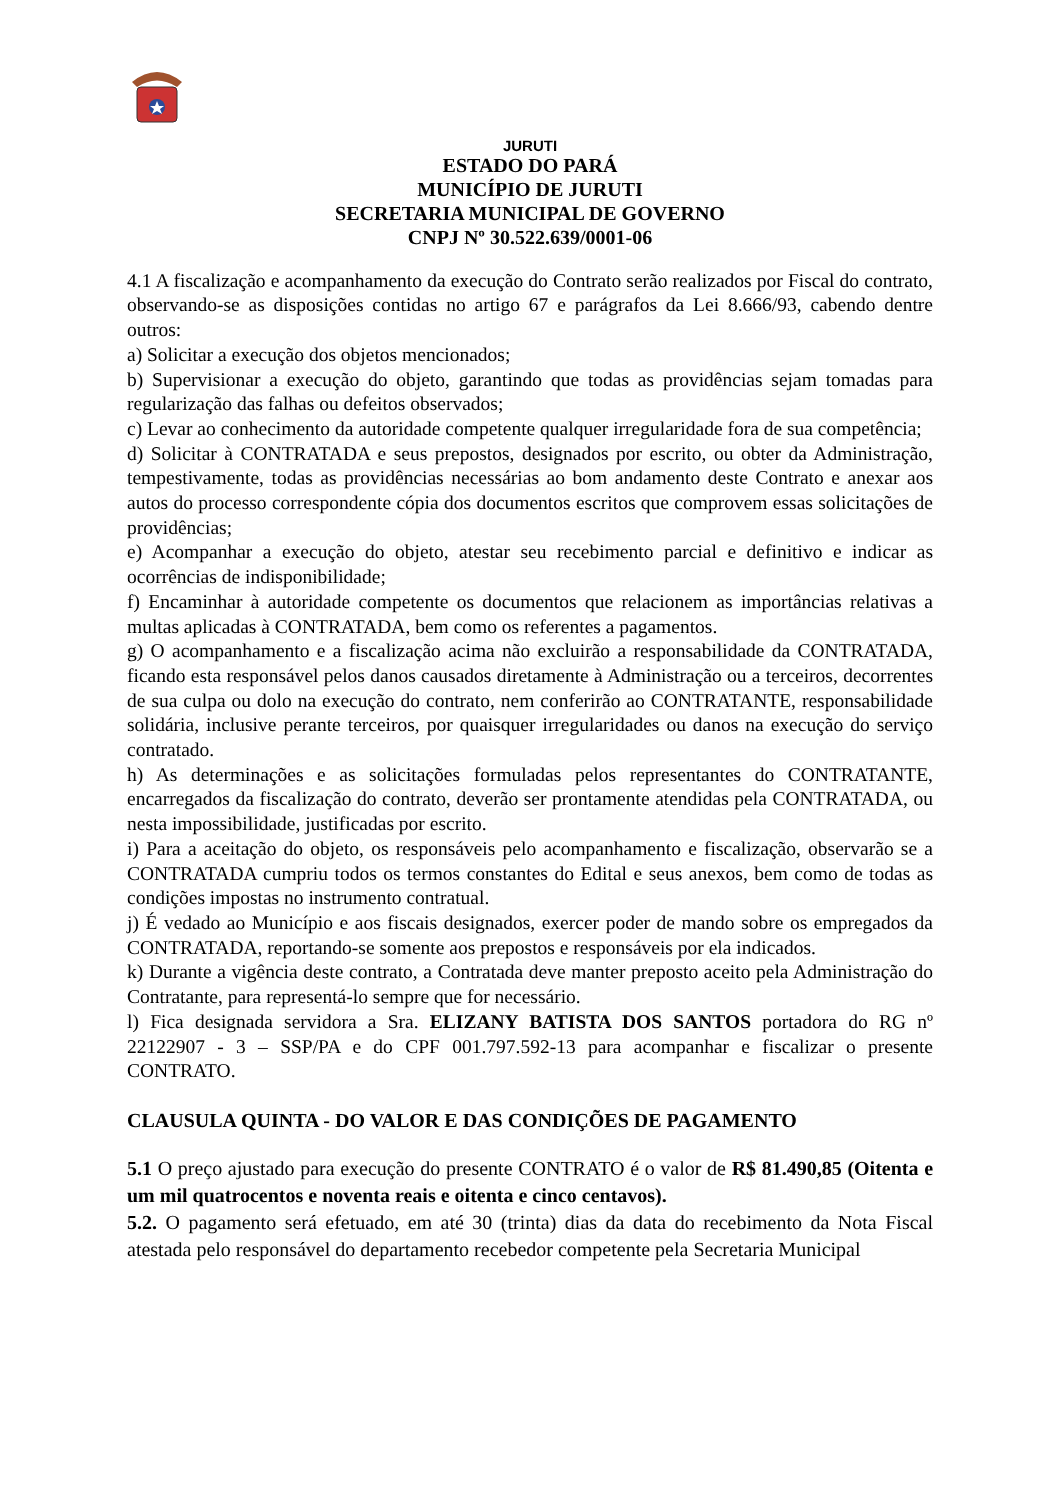JURUTI
ESTADO DO PARÁ
MUNICÍPIO DE JURUTI
SECRETARIA MUNICIPAL DE GOVERNO
CNPJ Nº 30.522.639/0001-06
4.1 A fiscalização e acompanhamento da execução do Contrato serão realizados por Fiscal do contrato, observando-se as disposições contidas no artigo 67 e parágrafos da Lei 8.666/93, cabendo dentre outros:
a) Solicitar a execução dos objetos mencionados;
b) Supervisionar a execução do objeto, garantindo que todas as providências sejam tomadas para regularização das falhas ou defeitos observados;
c) Levar ao conhecimento da autoridade competente qualquer irregularidade fora de sua competência;
d) Solicitar à CONTRATADA e seus prepostos, designados por escrito, ou obter da Administração, tempestivamente, todas as providências necessárias ao bom andamento deste Contrato e anexar aos autos do processo correspondente cópia dos documentos escritos que comprovem essas solicitações de providências;
e) Acompanhar a execução do objeto, atestar seu recebimento parcial e definitivo e indicar as ocorrências de indisponibilidade;
f) Encaminhar à autoridade competente os documentos que relacionem as importâncias relativas a multas aplicadas à CONTRATADA, bem como os referentes a pagamentos.
g) O acompanhamento e a fiscalização acima não excluirão a responsabilidade da CONTRATADA, ficando esta responsável pelos danos causados diretamente à Administração ou a terceiros, decorrentes de sua culpa ou dolo na execução do contrato, nem conferirão ao CONTRATANTE, responsabilidade solidária, inclusive perante terceiros, por quaisquer irregularidades ou danos na execução do serviço contratado.
h) As determinações e as solicitações formuladas pelos representantes do CONTRATANTE, encarregados da fiscalização do contrato, deverão ser prontamente atendidas pela CONTRATADA, ou nesta impossibilidade, justificadas por escrito.
i) Para a aceitação do objeto, os responsáveis pelo acompanhamento e fiscalização, observarão se a CONTRATADA cumpriu todos os termos constantes do Edital e seus anexos, bem como de todas as condições impostas no instrumento contratual.
j) É vedado ao Município e aos fiscais designados, exercer poder de mando sobre os empregados da CONTRATADA, reportando-se somente aos prepostos e responsáveis por ela indicados.
k) Durante a vigência deste contrato, a Contratada deve manter preposto aceito pela Administração do Contratante, para representá-lo sempre que for necessário.
l) Fica designada servidora a Sra. ELIZANY BATISTA DOS SANTOS portadora do RG nº 22122907 - 3 – SSP/PA e do CPF 001.797.592-13 para acompanhar e fiscalizar o presente CONTRATO.
CLAUSULA QUINTA - DO VALOR E DAS CONDIÇÕES DE PAGAMENTO
5.1 O preço ajustado para execução do presente CONTRATO é o valor de R$ 81.490,85 (Oitenta e um mil quatrocentos e noventa reais e oitenta e cinco centavos).
5.2. O pagamento será efetuado, em até 30 (trinta) dias da data do recebimento da Nota Fiscal atestada pelo responsável do departamento recebedor competente pela Secretaria Municipal